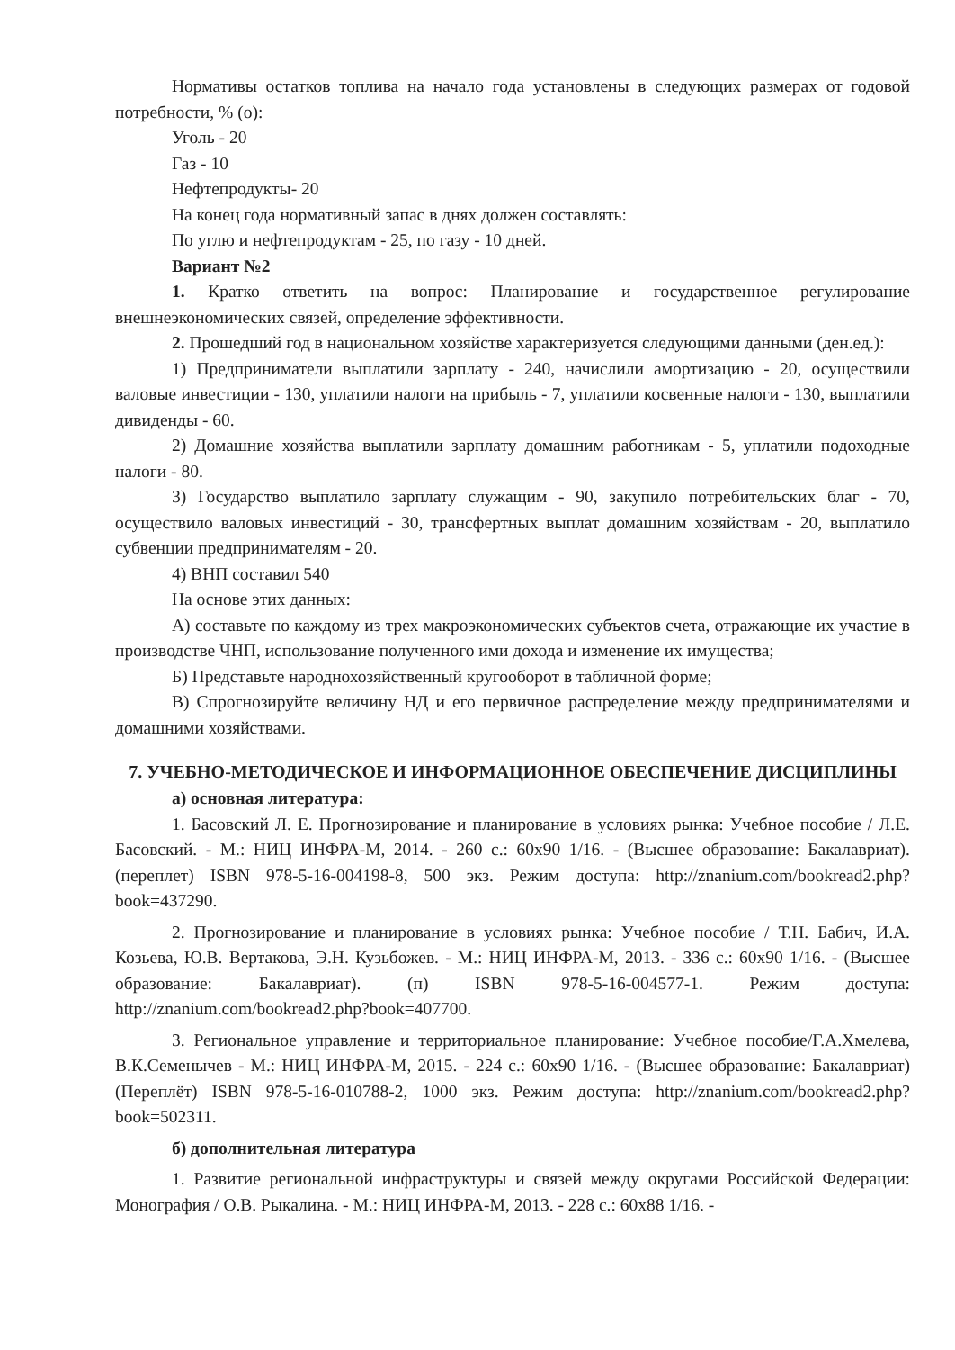Нормативы остатков топлива на начало года установлены в следующих размерах от годовой потребности, % (о):
Уголь - 20
Газ - 10
Нефтепродукты- 20
На конец года нормативный запас в днях должен составлять:
По углю и нефтепродуктам - 25, по газу - 10 дней.
Вариант №2
1. Кратко ответить на вопрос: Планирование и государственное регулирование внешнеэкономических связей, определение эффективности.
2. Прошедший год в национальном хозяйстве характеризуется следующими данными (ден.ед.):
1) Предприниматели выплатили зарплату - 240, начислили амортизацию - 20, осуществили валовые инвестиции - 130, уплатили налоги на прибыль - 7, уплатили косвенные налоги - 130, выплатили дивиденды - 60.
2) Домашние хозяйства выплатили зарплату домашним работникам - 5, уплатили подоходные налоги - 80.
3) Государство выплатило зарплату служащим - 90, закупило потребительских благ - 70, осуществило валовых инвестиций - 30, трансфертных выплат домашним хозяйствам - 20, выплатило субвенции предпринимателям - 20.
4) ВНП составил 540
На основе этих данных:
А) составьте по каждому из трех макроэкономических субъектов счета, отражающие их участие в производстве ЧНП, использование полученного ими дохода и изменение их имущества;
Б) Представьте народнохозяйственный кругооборот в табличной форме;
В) Спрогнозируйте величину НД и его первичное распределение между предпринимателями и домашними хозяйствами.
7. УЧЕБНО-МЕТОДИЧЕСКОЕ И ИНФОРМАЦИОННОЕ ОБЕСПЕЧЕНИЕ ДИСЦИПЛИНЫ
а) основная литература:
1. Басовский Л. Е. Прогнозирование и планирование в условиях рынка: Учебное пособие / Л.Е. Басовский. - М.: НИЦ ИНФРА-М, 2014. - 260 с.: 60x90 1/16. - (Высшее образование: Бакалавриат). (переплет) ISBN 978-5-16-004198-8, 500 экз. Режим доступа: http://znanium.com/bookread2.php?book=437290.
2. Прогнозирование и планирование в условиях рынка: Учебное пособие / Т.Н. Бабич, И.А. Козьева, Ю.В. Вертакова, Э.Н. Кузьбожев. - М.: НИЦ ИНФРА-М, 2013. - 336 с.: 60x90 1/16. - (Высшее образование: Бакалавриат). (п) ISBN 978-5-16-004577-1. Режим доступа: http://znanium.com/bookread2.php?book=407700.
3. Региональное управление и территориальное планирование: Учебное пособие/Г.А.Хмелева, В.К.Семенычев - М.: НИЦ ИНФРА-М, 2015. - 224 с.: 60x90 1/16. - (Высшее образование: Бакалавриат) (Переплёт) ISBN 978-5-16-010788-2, 1000 экз. Режим доступа: http://znanium.com/bookread2.php?book=502311.
б) дополнительная литература
1. Развитие региональной инфраструктуры и связей между округами Российской Федерации: Монография / О.В. Рыкалина. - М.: НИЦ ИНФРА-М, 2013. - 228 с.: 60x88 1/16. -